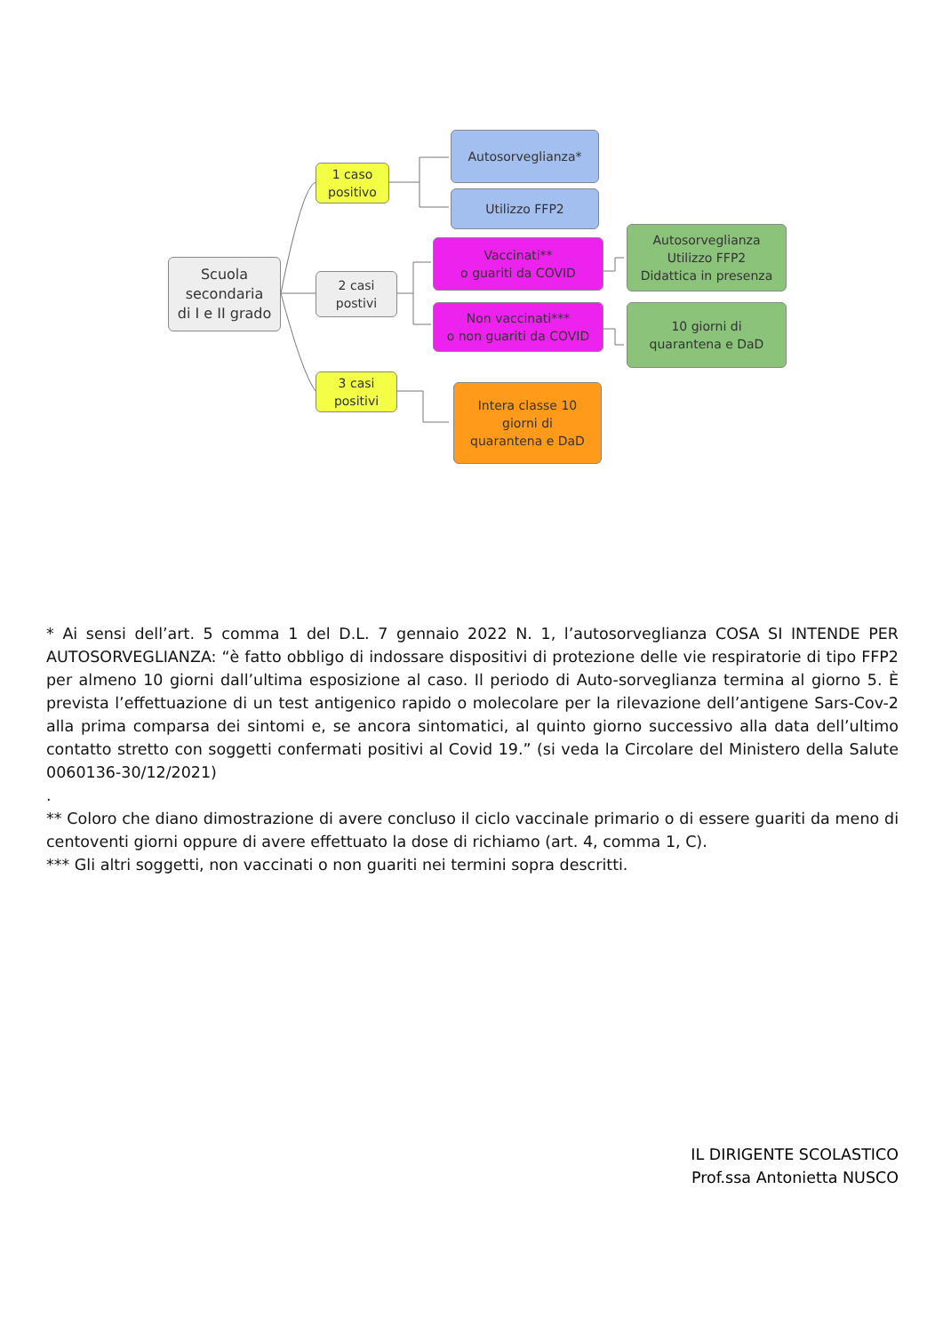Scuola
secondaria
di I e II grado
1 caso
positivo
2 casi
postivi
3 casi
positivi
Autosorveglianza*
Utilizzo FFP2
Vaccinati**
o guariti da COVID
Non vaccinati***
o non guariti da COVID
Autosorveglianza
Utilizzo FFP2
Didattica in presenza
10 giorni di
quarantena e DaD
Intera classe 10
giorni di
quarantena e DaD
* Ai sensi dell’art. 5 comma 1 del D.L. 7 gennaio 2022 N. 1, l’autosorveglianza COSA SI INTENDE PER AUTOSORVEGLIANZA: “è fatto obbligo di indossare dispositivi di protezione delle vie respiratorie di tipo FFP2 per almeno 10 giorni dall’ultima esposizione al caso. Il periodo di Auto-sorveglianza termina al giorno 5. È prevista l’effettuazione di un test antigenico rapido o molecolare per la rilevazione dell’antigene Sars-Cov-2 alla prima comparsa dei sintomi e, se ancora sintomatici, al quinto giorno successivo alla data dell’ultimo contatto stretto con soggetti confermati positivi al Covid 19.” (si veda la Circolare del Ministero della Salute 0060136-30/12/2021)
.
** Coloro che diano dimostrazione di avere concluso il ciclo vaccinale primario o di essere guariti da meno di centoventi giorni oppure di avere effettuato la dose di richiamo (art. 4, comma 1, C).
*** Gli altri soggetti, non vaccinati o non guariti nei termini sopra descritti.
IL DIRIGENTE SCOLASTICO
Prof.ssa Antonietta NUSCO